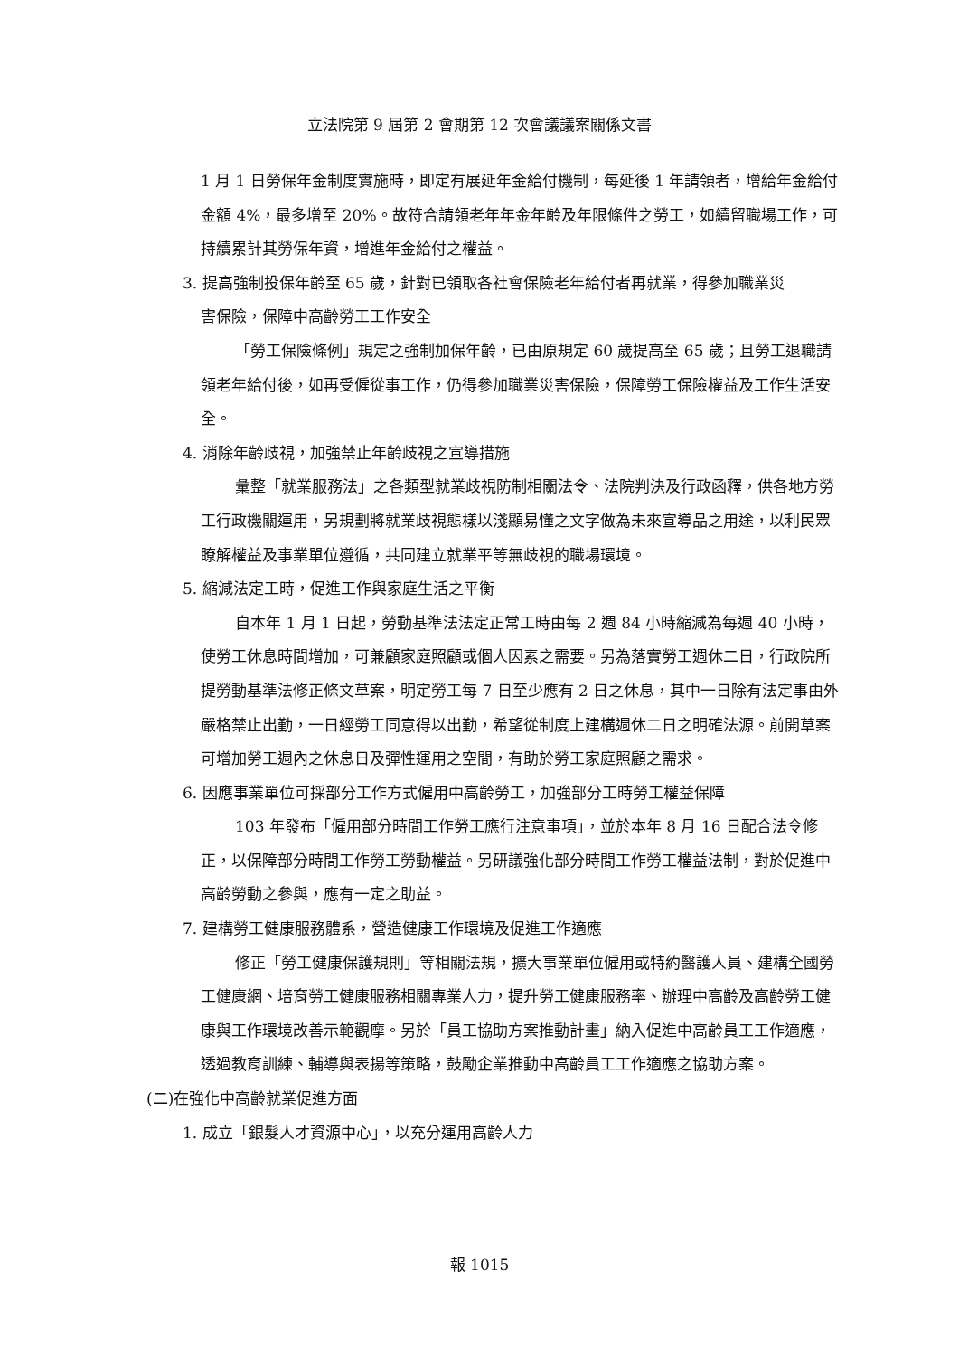立法院第 9 屆第 2 會期第 12 次會議議案關係文書
1 月 1 日勞保年金制度實施時，即定有展延年金給付機制，每延後 1 年請領者，增給年金給付金額 4%，最多增至 20%。故符合請領老年年金年齡及年限條件之勞工，如續留職場工作，可持續累計其勞保年資，增進年金給付之權益。
3. 提高強制投保年齡至 65 歲，針對已領取各社會保險老年給付者再就業，得參加職業災
害保險，保障中高齡勞工工作安全
「勞工保險條例」規定之強制加保年齡，已由原規定 60 歲提高至 65 歲；且勞工退職請領老年給付後，如再受僱從事工作，仍得參加職業災害保險，保障勞工保險權益及工作生活安全。
4. 消除年齡歧視，加強禁止年齡歧視之宣導措施
彙整「就業服務法」之各類型就業歧視防制相關法令、法院判決及行政函釋，供各地方勞工行政機關運用，另規劃將就業歧視態樣以淺顯易懂之文字做為未來宣導品之用途，以利民眾瞭解權益及事業單位遵循，共同建立就業平等無歧視的職場環境。
5. 縮減法定工時，促進工作與家庭生活之平衡
自本年 1 月 1 日起，勞動基準法法定正常工時由每 2 週 84 小時縮減為每週 40 小時，使勞工休息時間增加，可兼顧家庭照顧或個人因素之需要。另為落實勞工週休二日，行政院所提勞動基準法修正條文草案，明定勞工每 7 日至少應有 2 日之休息，其中一日除有法定事由外嚴格禁止出勤，一日經勞工同意得以出勤，希望從制度上建構週休二日之明確法源。前開草案可增加勞工週內之休息日及彈性運用之空間，有助於勞工家庭照顧之需求。
6. 因應事業單位可採部分工作方式僱用中高齡勞工，加強部分工時勞工權益保障
103 年發布「僱用部分時間工作勞工應行注意事項」，並於本年 8 月 16 日配合法令修正，以保障部分時間工作勞工勞動權益。另研議強化部分時間工作勞工權益法制，對於促進中高齡勞動之參與，應有一定之助益。
7. 建構勞工健康服務體系，營造健康工作環境及促進工作適應
修正「勞工健康保護規則」等相關法規，擴大事業單位僱用或特約醫護人員、建構全國勞工健康網、培育勞工健康服務相關專業人力，提升勞工健康服務率、辦理中高齡及高齡勞工健康與工作環境改善示範觀摩。另於「員工協助方案推動計畫」納入促進中高齡員工工作適應，透過教育訓練、輔導與表揚等策略，鼓勵企業推動中高齡員工工作適應之協助方案。
(二)在強化中高齡就業促進方面
1. 成立「銀髮人才資源中心」，以充分運用高齡人力
報 1015